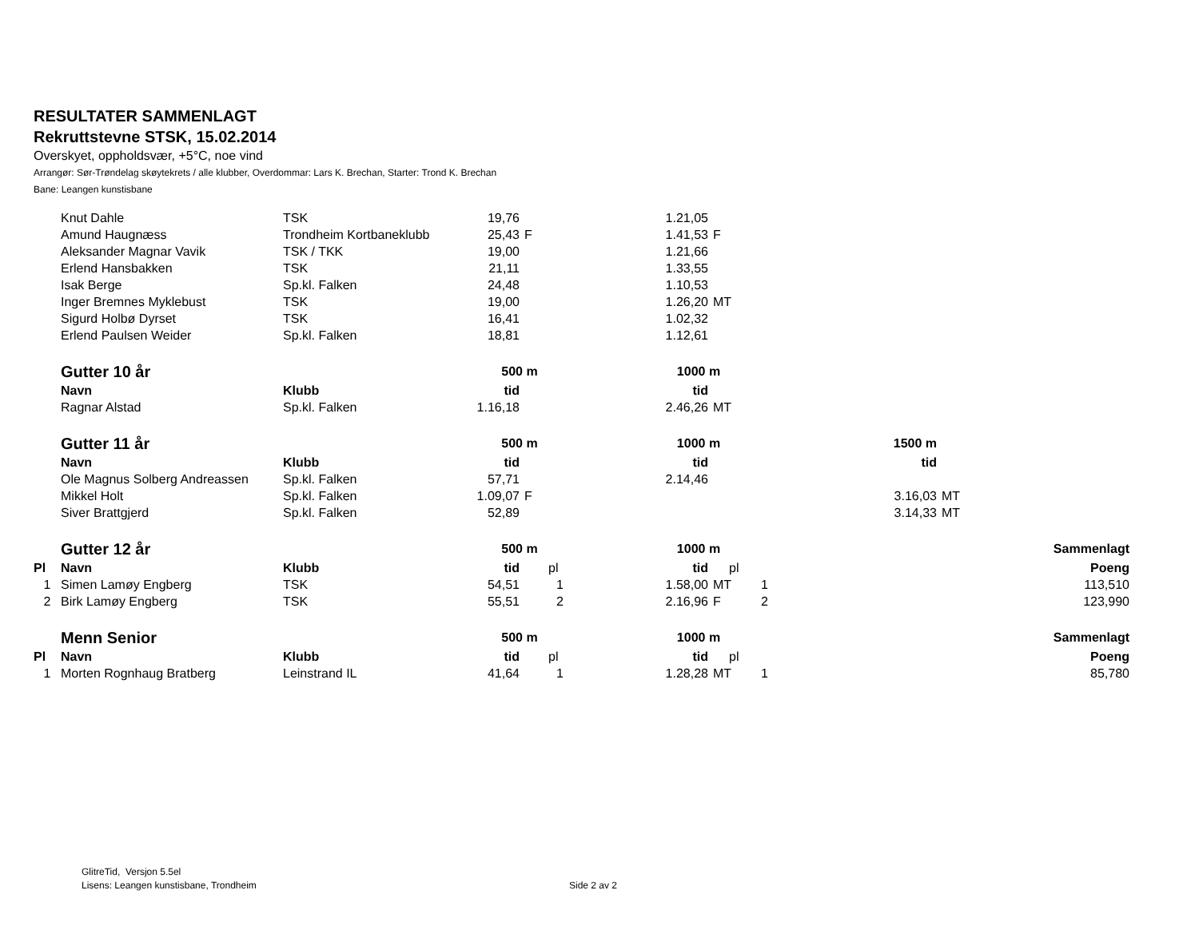RESULTATER SAMMENLAGT
Rekruttstevne STSK, 15.02.2014
Overskyet, oppholdsvær, +5°C, noe vind
Arrangør: Sør-Trøndelag skøytekrets / alle klubber, Overdommar: Lars K. Brechan, Starter: Trond K. Brechan
Bane: Leangen kunstisbane
| | Knut Dahle | TSK | 19,76 | | | 1.21,05 | | | | | |
| | Amund Haugnæss | Trondheim Kortbaneklubb | 25,43 | F | | 1.41,53 | F | | | | |
| | Aleksander Magnar Vavik | TSK / TKK | 19,00 | | | 1.21,66 | | | | | |
| | Erlend Hansbakken | TSK | 21,11 | | | 1.33,55 | | | | | |
| | Isak Berge | Sp.kl. Falken | 24,48 | | | 1.10,53 | | | | | |
| | Inger Bremnes Myklebust | TSK | 19,00 | | | 1.26,20 | MT | | | | |
| | Sigurd Holbø Dyrset | TSK | 16,41 | | | 1.02,32 | | | | | |
| | Erlend Paulsen Weider | Sp.kl. Falken | 18,81 | | | 1.12,61 | | | | | |
| | Gutter 10 år | | 500 m | | | 1000 m | | | | | |
| | Navn | Klubb | tid | | | tid | | | | | |
| | Ragnar Alstad | Sp.kl. Falken | 1.16,18 | | | 2.46,26 | MT | | | | |
| | Gutter 11 år | | 500 m | | | 1000 m | | | 1500 m | | |
| | Navn | Klubb | tid | | | tid | | | tid | | |
| | Ole Magnus Solberg Andreassen | Sp.kl. Falken | 57,71 | | | 2.14,46 | | | | | |
| | Mikkel Holt | Sp.kl. Falken | 1.09,07 | F | | | | | 3.16,03 | MT | |
| | Siver Brattgjerd | Sp.kl. Falken | 52,89 | | | | | | 3.14,33 | MT | |
| | Gutter 12 år | | 500 m | | | 1000 m | | | | | Sammenlagt |
| Pl | Navn | Klubb | tid | pl | | tid | pl | | | | Poeng |
| 1 | Simen Lamøy Engberg | TSK | 54,51 | 1 | | 1.58,00 | MT | 1 | | | 113,510 |
| 2 | Birk Lamøy Engberg | TSK | 55,51 | 2 | | 2.16,96 | F | 2 | | | 123,990 |
| | Menn Senior | | 500 m | | | 1000 m | | | | | Sammenlagt |
| Pl | Navn | Klubb | tid | pl | | tid | pl | | | | Poeng |
| 1 | Morten Rognhaug Bratberg | Leinstrand IL | 41,64 | 1 | | 1.28,28 | MT | 1 | | | 85,780 |
GlitreTid, Versjon 5.5el
Lisens: Leangen kunstisbane, Trondheim
Side 2 av 2